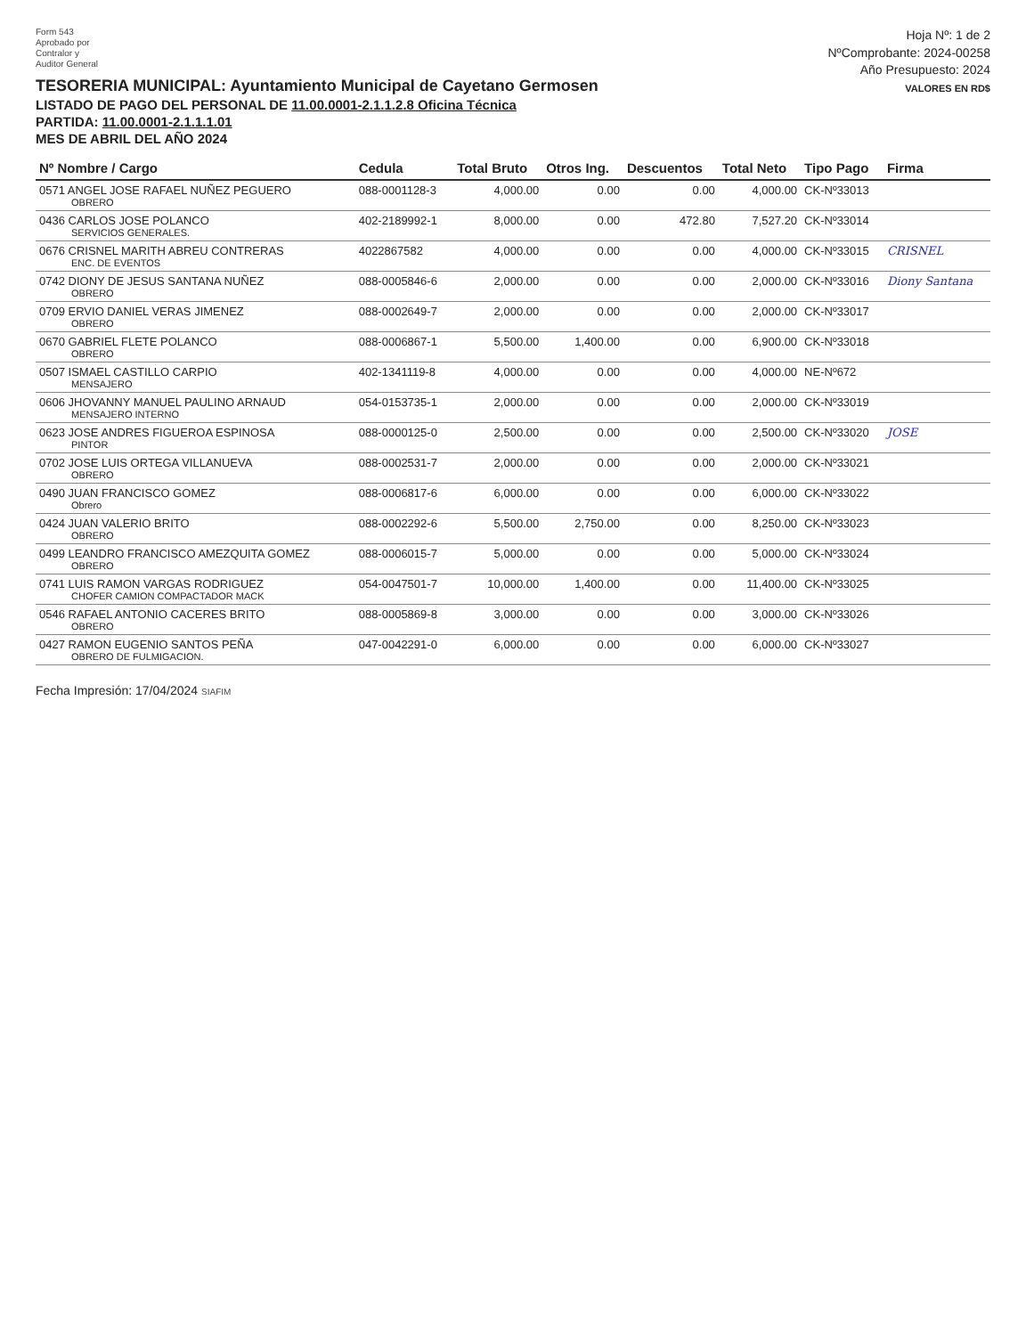Form 543
Aprobado por
Contralor y
Auditor General
TESORERIA MUNICIPAL: Ayuntamiento Municipal de Cayetano Germosen
LISTADO DE PAGO DEL PERSONAL DE 11.00.0001-2.1.1.2.8 Oficina Técnica
PARTIDA: 11.00.0001-2.1.1.1.01
MES DE ABRIL DEL AÑO 2024
Hoja Nº: 1 de 2
NºComprobante: 2024-00258
Año Presupuesto: 2024
VALORES EN RD$
| Nº Nombre / Cargo | Cedula | Total Bruto | Otros Ing. | Descuentos | Total Neto | Tipo Pago | Firma |
| --- | --- | --- | --- | --- | --- | --- | --- |
| 0571 ANGEL JOSE RAFAEL NUÑEZ PEGUERO OBRERO | 088-0001128-3 | 4,000.00 | 0.00 | 0.00 | 4,000.00 | CK-Nº33013 | |
| 0436 CARLOS JOSE POLANCO SERVICIOS GENERALES. | 402-2189992-1 | 8,000.00 | 0.00 | 472.80 | 7,527.20 | CK-Nº33014 | |
| 0676 CRISNEL MARITH ABREU CONTRERAS ENC. DE EVENTOS | 4022867582 | 4,000.00 | 0.00 | 0.00 | 4,000.00 | CK-Nº33015 | CRISNEL |
| 0742 DIONY DE JESUS SANTANA NUÑEZ OBRERO | 088-0005846-6 | 2,000.00 | 0.00 | 0.00 | 2,000.00 | CK-Nº33016 | Diony Santana |
| 0709 ERVIO DANIEL VERAS JIMENEZ OBRERO | 088-0002649-7 | 2,000.00 | 0.00 | 0.00 | 2,000.00 | CK-Nº33017 | |
| 0670 GABRIEL FLETE POLANCO OBRERO | 088-0006867-1 | 5,500.00 | 1,400.00 | 0.00 | 6,900.00 | CK-Nº33018 | |
| 0507 ISMAEL CASTILLO CARPIO MENSAJERO | 402-1341119-8 | 4,000.00 | 0.00 | 0.00 | 4,000.00 | NE-Nº672 | |
| 0606 JHOVANNY MANUEL PAULINO ARNAUD MENSAJERO INTERNO | 054-0153735-1 | 2,000.00 | 0.00 | 0.00 | 2,000.00 | CK-Nº33019 | |
| 0623 JOSE ANDRES FIGUEROA ESPINOSA PINTOR | 088-0000125-0 | 2,500.00 | 0.00 | 0.00 | 2,500.00 | CK-Nº33020 | JOSE |
| 0702 JOSE LUIS ORTEGA VILLANUEVA OBRERO | 088-0002531-7 | 2,000.00 | 0.00 | 0.00 | 2,000.00 | CK-Nº33021 | |
| 0490 JUAN FRANCISCO GOMEZ Obrero | 088-0006817-6 | 6,000.00 | 0.00 | 0.00 | 6,000.00 | CK-Nº33022 | |
| 0424 JUAN VALERIO BRITO OBRERO | 088-0002292-6 | 5,500.00 | 2,750.00 | 0.00 | 8,250.00 | CK-Nº33023 | |
| 0499 LEANDRO FRANCISCO AMEZQUITA GOMEZ OBRERO | 088-0006015-7 | 5,000.00 | 0.00 | 0.00 | 5,000.00 | CK-Nº33024 | |
| 0741 LUIS RAMON VARGAS RODRIGUEZ CHOFER CAMION COMPACTADOR MACK | 054-0047501-7 | 10,000.00 | 1,400.00 | 0.00 | 11,400.00 | CK-Nº33025 | |
| 0546 RAFAEL ANTONIO CACERES BRITO OBRERO | 088-0005869-8 | 3,000.00 | 0.00 | 0.00 | 3,000.00 | CK-Nº33026 | |
| 0427 RAMON EUGENIO SANTOS PEÑA OBRERO DE FULMIGACION. | 047-0042291-0 | 6,000.00 | 0.00 | 0.00 | 6,000.00 | CK-Nº33027 | |
Fecha Impresión: 17/04/2024 SIAFIM